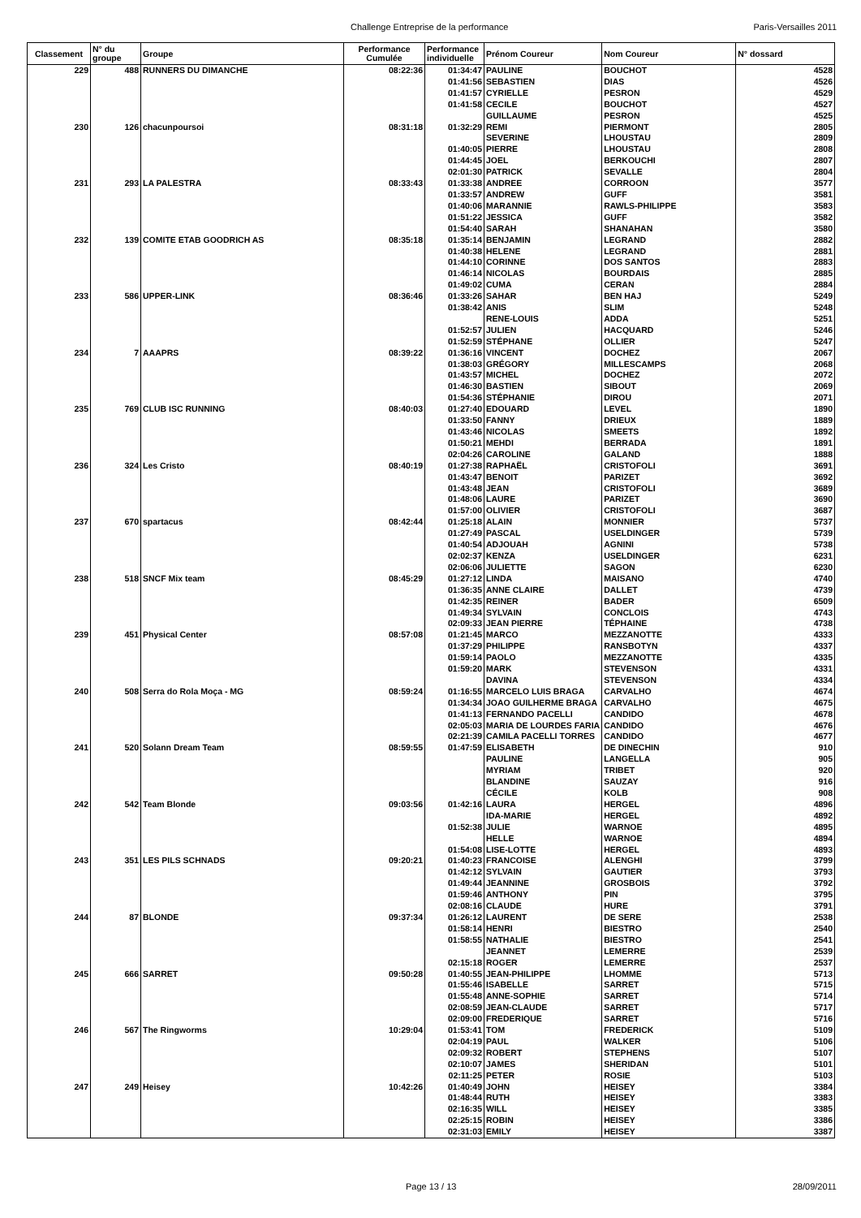Challenge Entreprise de la performance Paris-Versailles 2011
| Classement | N° du groupe | Groupe | Performance Cumulée | Performance individuelle | Prénom Coureur | Nom Coureur | N° dossard |
| --- | --- | --- | --- | --- | --- | --- | --- |
| 229 | 488 | RUNNERS DU DIMANCHE | 08:22:36 | 01:34:47 | PAULINE | BOUCHOT | 4528 |
| | | | | 01:41:56 | SEBASTIEN | DIAS | 4526 |
| | | | | 01:41:57 | CYRIELLE | PESRON | 4529 |
| | | | | 01:41:58 | CECILE | BOUCHOT | 4527 |
| | | | | | GUILLAUME | PESRON | 4525 |
| 230 | 126 | chacunpoursoi | 08:31:18 | 01:32:29 | REMI | PIERMONT | 2805 |
| | | | | | SEVERINE | LHOUSTAU | 2809 |
| | | | | 01:40:05 | PIERRE | LHOUSTAU | 2808 |
| | | | | 01:44:45 | JOEL | BERKOUCHI | 2807 |
| | | | | 02:01:30 | PATRICK | SEVALLE | 2804 |
| 231 | 293 | LA PALESTRA | 08:33:43 | 01:33:38 | ANDREE | CORROON | 3577 |
| | | | | 01:33:57 | ANDREW | GUFF | 3581 |
| | | | | 01:40:06 | MARANNIE | RAWLS-PHILIPPE | 3583 |
| | | | | 01:51:22 | JESSICA | GUFF | 3582 |
| | | | | 01:54:40 | SARAH | SHANAHAN | 3580 |
| 232 | 139 | COMITE ETAB GOODRICH AS | 08:35:18 | 01:35:14 | BENJAMIN | LEGRAND | 2882 |
| | | | | 01:40:38 | HELENE | LEGRAND | 2881 |
| | | | | 01:44:10 | CORINNE | DOS SANTOS | 2883 |
| | | | | 01:46:14 | NICOLAS | BOURDAIS | 2885 |
| | | | | 01:49:02 | CUMA | CERAN | 2884 |
| 233 | 586 | UPPER-LINK | 08:36:46 | 01:33:26 | SAHAR | BEN HAJ | 5249 |
| | | | | 01:38:42 | ANIS | SLIM | 5248 |
| | | | | | RENE-LOUIS | ADDA | 5251 |
| | | | | 01:52:57 | JULIEN | HACQUARD | 5246 |
| | | | | 01:52:59 | STÉPHANE | OLLIER | 5247 |
| 234 | 7 | AAAPRS | 08:39:22 | 01:36:16 | VINCENT | DOCHEZ | 2067 |
| | | | | 01:38:03 | GRÉGORY | MILLESCAMPS | 2068 |
| | | | | 01:43:57 | MICHEL | DOCHEZ | 2072 |
| | | | | 01:46:30 | BASTIEN | SIBOUT | 2069 |
| | | | | 01:54:36 | STÉPHANIE | DIROU | 2071 |
| 235 | 769 | CLUB ISC RUNNING | 08:40:03 | 01:27:40 | EDOUARD | LEVEL | 1890 |
| | | | | 01:33:50 | FANNY | DRIEUX | 1889 |
| | | | | 01:43:46 | NICOLAS | SMEETS | 1892 |
| | | | | 01:50:21 | MEHDI | BERRADA | 1891 |
| | | | | 02:04:26 | CAROLINE | GALAND | 1888 |
| 236 | 324 | Les Cristo | 08:40:19 | 01:27:38 | RAPHAËL | CRISTOFOLI | 3691 |
| | | | | 01:43:47 | BENOIT | PARIZET | 3692 |
| | | | | 01:43:48 | JEAN | CRISTOFOLI | 3689 |
| | | | | 01:48:06 | LAURE | PARIZET | 3690 |
| | | | | 01:57:00 | OLIVIER | CRISTOFOLI | 3687 |
| 237 | 670 | spartacus | 08:42:44 | 01:25:18 | ALAIN | MONNIER | 5737 |
| | | | | 01:27:49 | PASCAL | USELDINGER | 5739 |
| | | | | 01:40:54 | ADJOUAH | AGNINI | 5738 |
| | | | | 02:02:37 | KENZA | USELDINGER | 6231 |
| | | | | 02:06:06 | JULIETTE | SAGON | 6230 |
| 238 | 518 | SNCF Mix team | 08:45:29 | 01:27:12 | LINDA | MAISANO | 4740 |
| | | | | 01:36:35 | ANNE CLAIRE | DALLET | 4739 |
| | | | | 01:42:35 | REINER | BADER | 6509 |
| | | | | 01:49:34 | SYLVAIN | CONCLOIS | 4743 |
| | | | | 02:09:33 | JEAN PIERRE | TÉPHAINE | 4738 |
| 239 | 451 | Physical Center | 08:57:08 | 01:21:45 | MARCO | MEZZANOTTE | 4333 |
| | | | | 01:37:29 | PHILIPPE | RANSBOTYN | 4337 |
| | | | | 01:59:14 | PAOLO | MEZZANOTTE | 4335 |
| | | | | 01:59:20 | MARK | STEVENSON | 4331 |
| | | | | | DAVINA | STEVENSON | 4334 |
| 240 | 508 | Serra do Rola Moça - MG | 08:59:24 | 01:16:55 | MARCELO LUIS BRAGA | CARVALHO | 4674 |
| | | | | 01:34:34 | JOAO GUILHERME BRAGA | CARVALHO | 4675 |
| | | | | 01:41:13 | FERNANDO PACELLI | CANDIDO | 4678 |
| | | | | 02:05:03 | MARIA DE LOURDES FARIA | CANDIDO | 4676 |
| | | | | 02:21:39 | CAMILA PACELLI TORRES | CANDIDO | 4677 |
| 241 | 520 | Solann Dream Team | 08:59:55 | 01:47:59 | ELISABETH | DE DINECHIN | 910 |
| | | | | | PAULINE | LANGELLA | 905 |
| | | | | | MYRIAM | TRIBET | 920 |
| | | | | | BLANDINE | SAUZAY | 916 |
| | | | | | CÉCILE | KOLB | 908 |
| 242 | 542 | Team Blonde | 09:03:56 | 01:42:16 | LAURA | HERGEL | 4896 |
| | | | | | IDA-MARIE | HERGEL | 4892 |
| | | | | 01:52:38 | JULIE | WARNOE | 4895 |
| | | | | | HELLE | WARNOE | 4894 |
| | | | | 01:54:08 | LISE-LOTTE | HERGEL | 4893 |
| 243 | 351 | LES PILS SCHNADS | 09:20:21 | 01:40:23 | FRANCOISE | ALENGHI | 3799 |
| | | | | 01:42:12 | SYLVAIN | GAUTIER | 3793 |
| | | | | 01:49:44 | JEANNINE | GROSBOIS | 3792 |
| | | | | 01:59:46 | ANTHONY | PIN | 3795 |
| | | | | 02:08:16 | CLAUDE | HURE | 3791 |
| 244 | 87 | BLONDE | 09:37:34 | 01:26:12 | LAURENT | DE SERE | 2538 |
| | | | | 01:58:14 | HENRI | BIESTRO | 2540 |
| | | | | 01:58:55 | NATHALIE | BIESTRO | 2541 |
| | | | | | JEANNET | LEMERRE | 2539 |
| | | | | 02:15:18 | ROGER | LEMERRE | 2537 |
| 245 | 666 | SARRET | 09:50:28 | 01:40:55 | JEAN-PHILIPPE | LHOMME | 5713 |
| | | | | 01:55:46 | ISABELLE | SARRET | 5715 |
| | | | | 01:55:48 | ANNE-SOPHIE | SARRET | 5714 |
| | | | | 02:08:59 | JEAN-CLAUDE | SARRET | 5717 |
| | | | | 02:09:00 | FREDERIQUE | SARRET | 5716 |
| 246 | 567 | The Ringworms | 10:29:04 | 01:53:41 | TOM | FREDERICK | 5109 |
| | | | | 02:04:19 | PAUL | WALKER | 5106 |
| | | | | 02:09:32 | ROBERT | STEPHENS | 5107 |
| | | | | 02:10:07 | JAMES | SHERIDAN | 5101 |
| | | | | 02:11:25 | PETER | ROSIE | 5103 |
| 247 | 249 | Heisey | 10:42:26 | 01:40:49 | JOHN | HEISEY | 3384 |
| | | | | 01:48:44 | RUTH | HEISEY | 3383 |
| | | | | 02:16:35 | WILL | HEISEY | 3385 |
| | | | | 02:25:15 | ROBIN | HEISEY | 3386 |
| | | | | 02:31:03 | EMILY | HEISEY | 3387 |
Page 13 / 13 28/09/2011